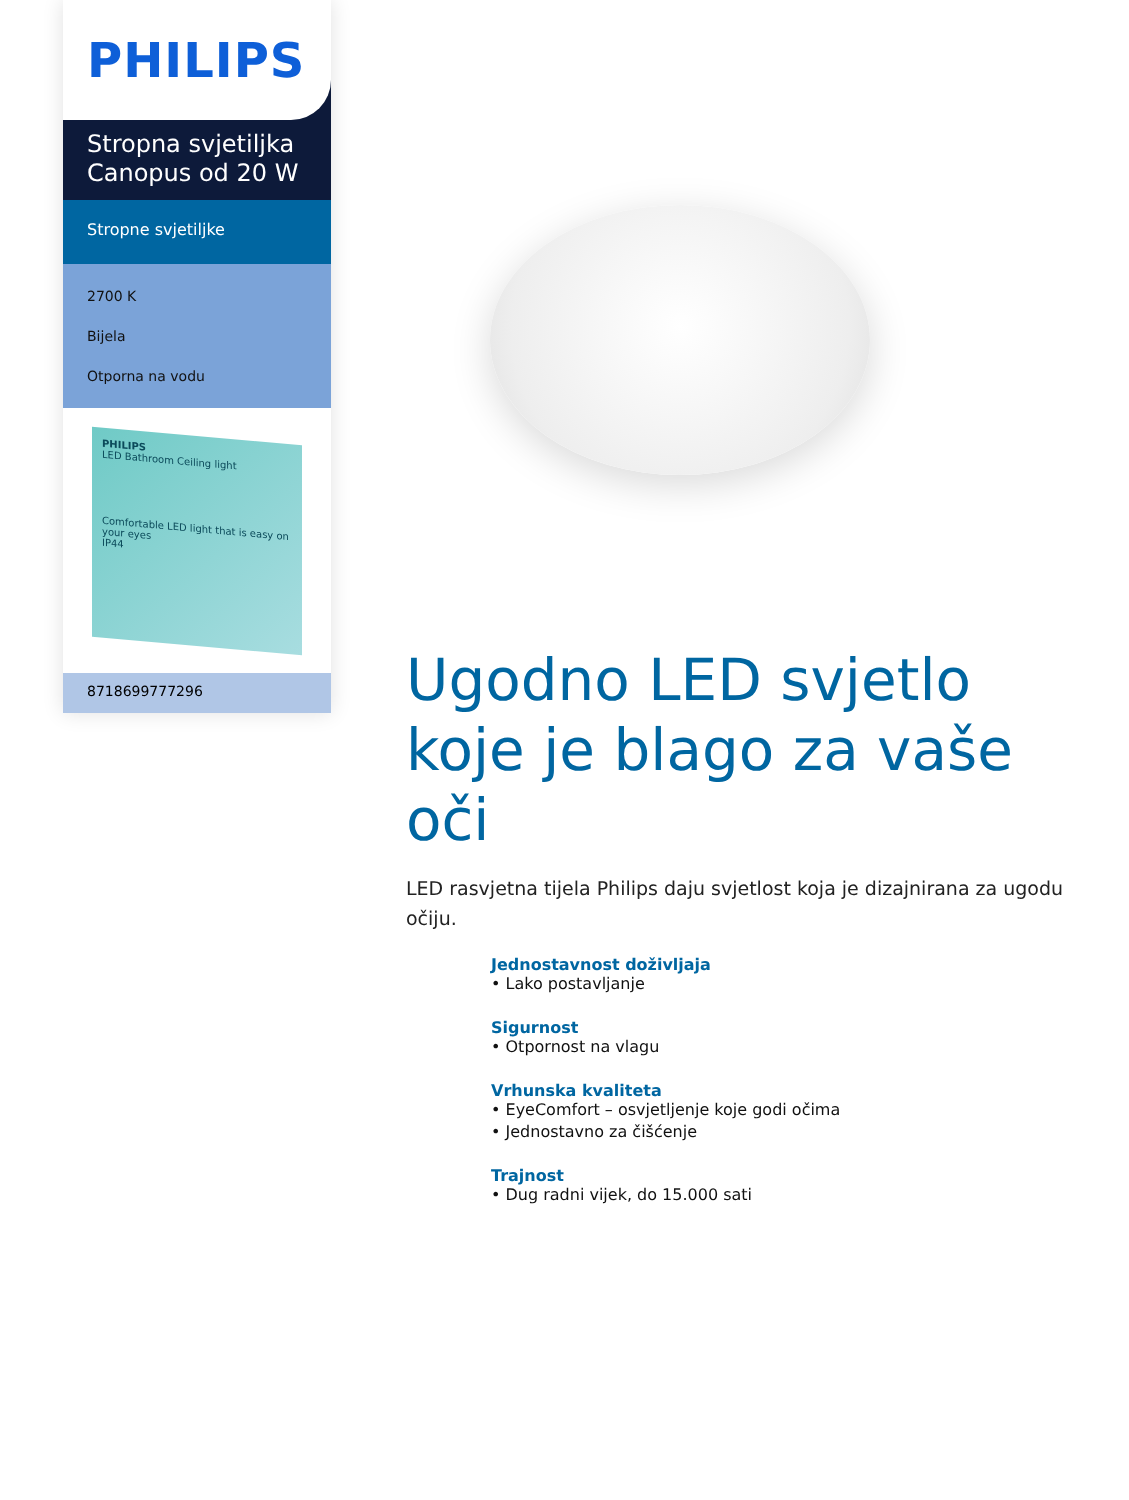PHILIPS
Stropna svjetiljka Canopus od 20 W
Stropne svjetiljke
2700 K
Bijela
Otporna na vodu
PHILIPS
LED Bathroom Ceiling light
Comfortable LED light that is easy on your eyes
IP44
8718699777296
Ugodno LED svjetlo koje je blago za vaše oči
LED rasvjetna tijela Philips daju svjetlost koja je dizajnirana za ugodu očiju.
Jednostavnost doživljaja
• Lako postavljanje
Sigurnost
• Otpornost na vlagu
Vrhunska kvaliteta
• EyeComfort – osvjetljenje koje godi očima
• Jednostavno za čišćenje
Trajnost
• Dug radni vijek, do 15.000 sati